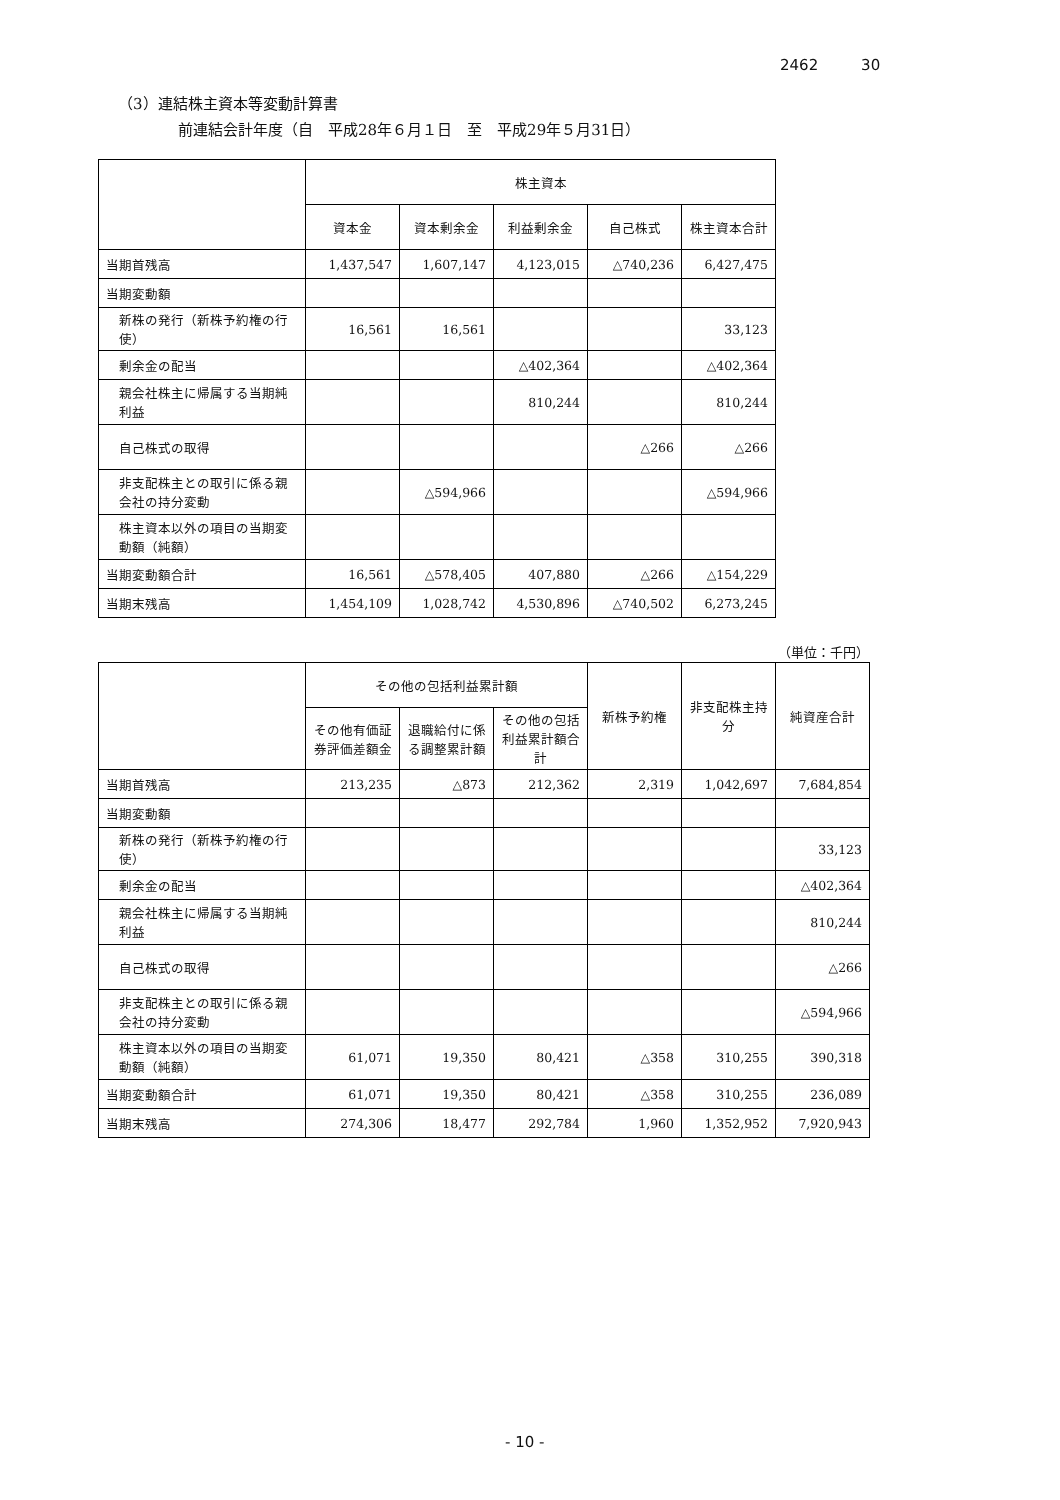2462 30
（3）連結株主資本等変動計算書
前連結会計年度（自　平成28年６月１日　至　平成29年５月31日）
| | 株主資本 | | | | |
| --- | --- | --- | --- | --- | --- |
| | 資本金 | 資本剰余金 | 利益剰余金 | 自己株式 | 株主資本合計 |
| 当期首残高 | 1,437,547 | 1,607,147 | 4,123,015 | △740,236 | 6,427,475 |
| 当期変動額 | | | | | |
| 新株の発行（新株予約権の行使） | 16,561 | 16,561 | | | 33,123 |
| 剰余金の配当 | | | △402,364 | | △402,364 |
| 親会社株主に帰属する当期純利益 | | | 810,244 | | 810,244 |
| 自己株式の取得 | | | | △266 | △266 |
| 非支配株主との取引に係る親会社の持分変動 | | △594,966 | | | △594,966 |
| 株主資本以外の項目の当期変動額（純額） | | | | | |
| 当期変動額合計 | 16,561 | △578,405 | 407,880 | △266 | △154,229 |
| 当期末残高 | 1,454,109 | 1,028,742 | 4,530,896 | △740,502 | 6,273,245 |
（単位：千円）
| | その他の包括利益累計額 | | | 新株予約権 | 非支配株主持分 | 純資産合計 |
| --- | --- | --- | --- | --- | --- | --- |
| | その他有価証券評価差額金 | 退職給付に係る調整累計額 | その他の包括利益累計額合計 | | | |
| 当期首残高 | 213,235 | △873 | 212,362 | 2,319 | 1,042,697 | 7,684,854 |
| 当期変動額 | | | | | | |
| 新株の発行（新株予約権の行使） | | | | | | 33,123 |
| 剰余金の配当 | | | | | | △402,364 |
| 親会社株主に帰属する当期純利益 | | | | | | 810,244 |
| 自己株式の取得 | | | | | | △266 |
| 非支配株主との取引に係る親会社の持分変動 | | | | | | △594,966 |
| 株主資本以外の項目の当期変動額（純額） | 61,071 | 19,350 | 80,421 | △358 | 310,255 | 390,318 |
| 当期変動額合計 | 61,071 | 19,350 | 80,421 | △358 | 310,255 | 236,089 |
| 当期末残高 | 274,306 | 18,477 | 292,784 | 1,960 | 1,352,952 | 7,920,943 |
- 10 -